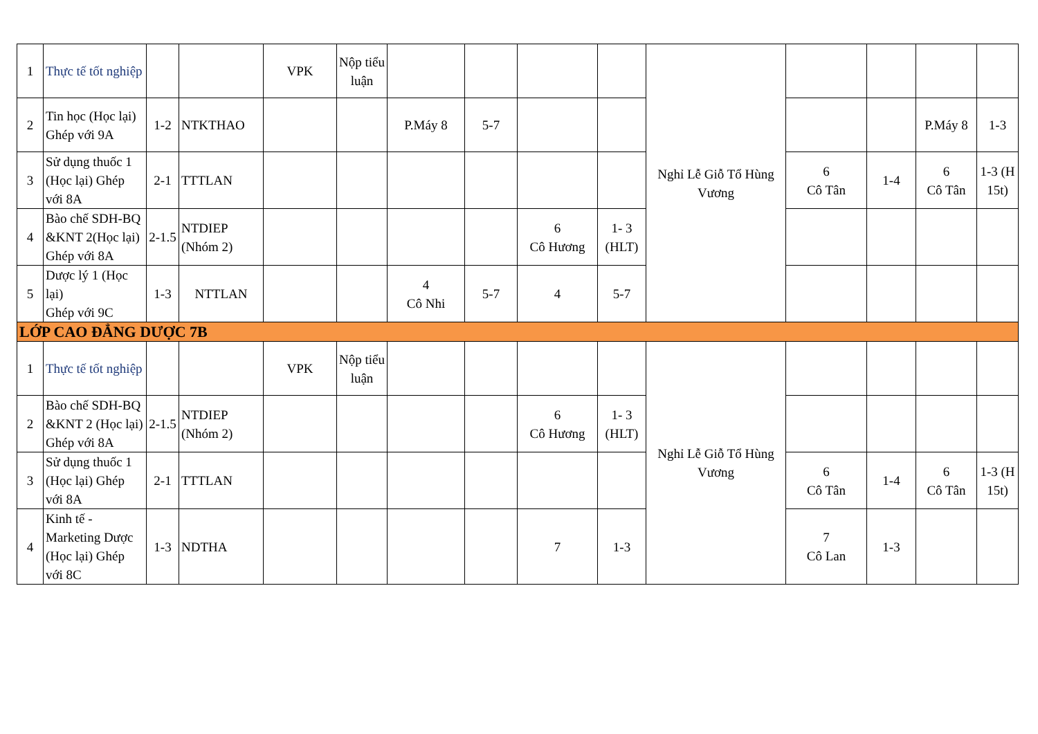| 1 | Thực tế tốt nghiệp | | | VPK | Nộp tiểu luận | | | | | Nghỉ Lễ Giỗ Tổ Hùng Vương | | | | |
| 2 | Tin học (Học lại) Ghép với 9A | 1-2 | NTKTHAO | | | P.Máy 8 | 5-7 | | | | | | P.Máy 8 | 1-3 |
| 3 | Sử dụng thuốc 1 (Học lại) Ghép với 8A | 2-1 | TTTLAN | | | | | | | | 6 Cô Tân | 1-4 | 6 Cô Tân | 1-3 (H 15t) |
| 4 | Bào chế SDH-BQ &KNT 2(Học lại) Ghép với 8A | 2-1.5 | NTDIEP (Nhóm 2) | | | | | 6 Cô Hương | 1- 3 (HLT) | | | | | |
| 5 | Dược lý 1 (Học lại) Ghép với 9C | 1-3 | NTTLAN | | | 4 Cô Nhi | 5-7 | 4 | 5-7 | | | | | |
| LỚP CAO ĐẲNG DƯỢC 7B | | | | | | | | | | | | | | |
| 1 | Thực tế tốt nghiệp | | | VPK | Nộp tiểu luận | | | | | Nghỉ Lễ Giỗ Tổ Hùng Vương | | | | |
| 2 | Bào chế SDH-BQ &KNT 2 (Học lại) Ghép với 8A | 2-1.5 | NTDIEP (Nhóm 2) | | | | | 6 Cô Hương | 1- 3 (HLT) | | | | | |
| 3 | Sử dụng thuốc 1 (Học lại) Ghép với 8A | 2-1 | TTTLAN | | | | | | | | 6 Cô Tân | 1-4 | 6 Cô Tân | 1-3 (H 15t) |
| 4 | Kinh tế - Marketing Dược (Học lại) Ghép với 8C | 1-3 | NDTHA | | | | | 7 | 1-3 | | 7 Cô Lan | 1-3 | | |